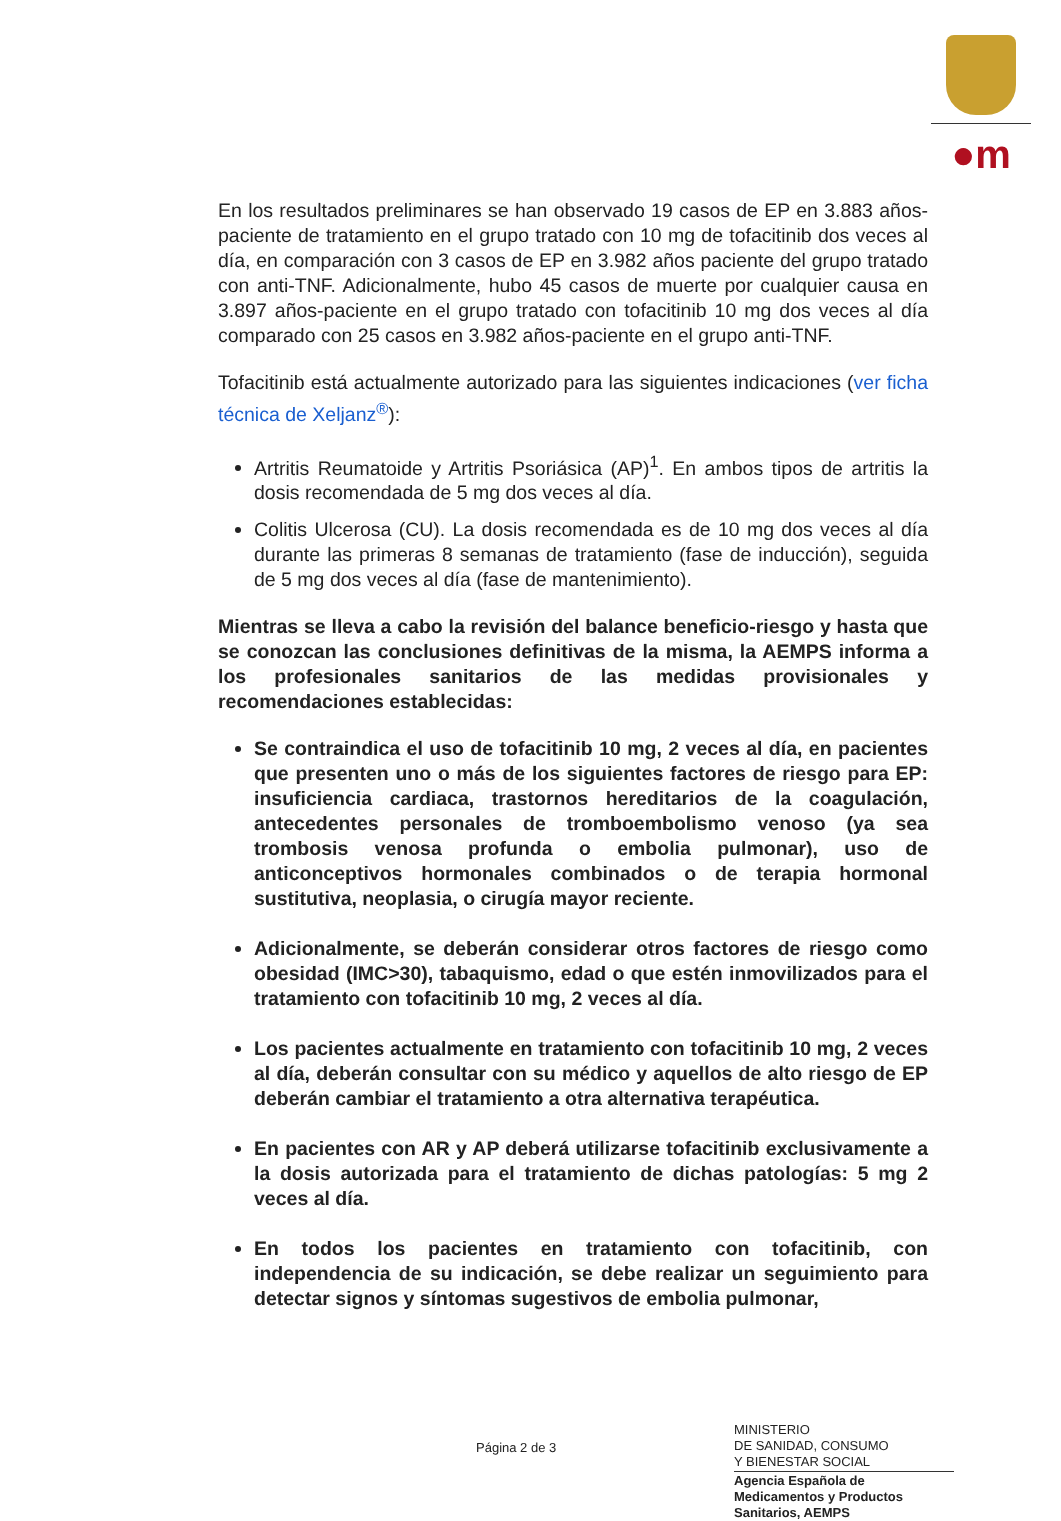●m
En los resultados preliminares se han observado 19 casos de EP en 3.883 años-paciente de tratamiento en el grupo tratado con 10 mg de tofacitinib dos veces al día, en comparación con 3 casos de EP en 3.982 años paciente del grupo tratado con anti-TNF. Adicionalmente, hubo 45 casos de muerte por cualquier causa en 3.897 años-paciente en el grupo tratado con tofacitinib 10 mg dos veces al día comparado con 25 casos en 3.982 años-paciente en el grupo anti-TNF.
Tofacitinib está actualmente autorizado para las siguientes indicaciones (ver ficha técnica de Xeljanz<sup>®</sup>):
Artritis Reumatoide y Artritis Psoriásica (AP)<sup>1</sup>. En ambos tipos de artritis la dosis recomendada de 5 mg dos veces al día.
Colitis Ulcerosa (CU). La dosis recomendada es de 10 mg dos veces al día durante las primeras 8 semanas de tratamiento (fase de inducción), seguida de 5 mg dos veces al día (fase de mantenimiento).
Mientras se lleva a cabo la revisión del balance beneficio-riesgo y hasta que se conozcan las conclusiones definitivas de la misma, la AEMPS informa a los profesionales sanitarios de las medidas provisionales y recomendaciones establecidas:
Se contraindica el uso de tofacitinib 10 mg, 2 veces al día, en pacientes que presenten uno o más de los siguientes factores de riesgo para EP: insuficiencia cardiaca, trastornos hereditarios de la coagulación, antecedentes personales de tromboembolismo venoso (ya sea trombosis venosa profunda o embolia pulmonar), uso de anticonceptivos hormonales combinados o de terapia hormonal sustitutiva, neoplasia, o cirugía mayor reciente.
Adicionalmente, se deberán considerar otros factores de riesgo como obesidad (IMC>30), tabaquismo, edad o que estén inmovilizados para el tratamiento con tofacitinib 10 mg, 2 veces al día.
Los pacientes actualmente en tratamiento con tofacitinib 10 mg, 2 veces al día, deberán consultar con su médico y aquellos de alto riesgo de EP deberán cambiar el tratamiento a otra alternativa terapéutica.
En pacientes con AR y AP deberá utilizarse tofacitinib exclusivamente a la dosis autorizada para el tratamiento de dichas patologías: 5 mg 2 veces al día.
En todos los pacientes en tratamiento con tofacitinib, con independencia de su indicación, se debe realizar un seguimiento para detectar signos y síntomas sugestivos de embolia pulmonar,
Página 2 de 3
MINISTERIO
DE SANIDAD, CONSUMO
Y BIENESTAR SOCIAL
Agencia Española de Medicamentos y Productos Sanitarios, AEMPS